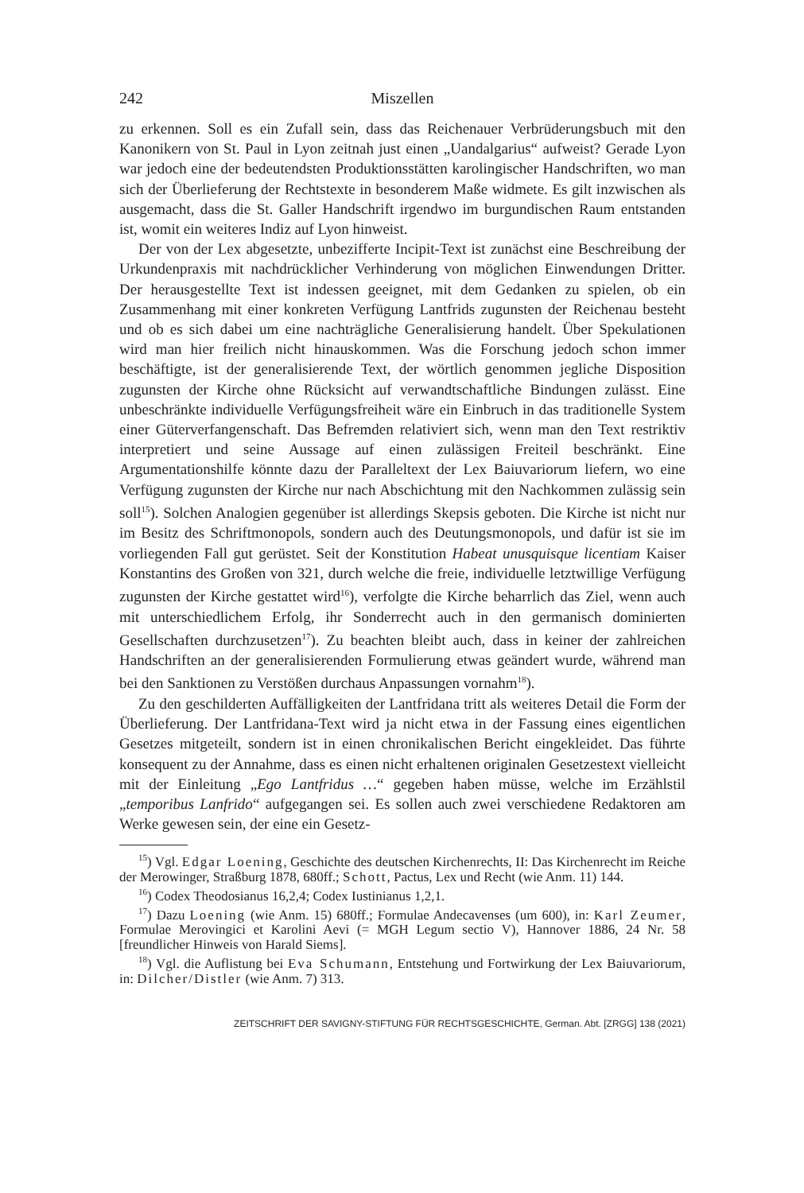242 Miszellen
zu erkennen. Soll es ein Zufall sein, dass das Reichenauer Verbrüderungsbuch mit den Kanonikern von St. Paul in Lyon zeitnah just einen „Uandalgarius“ aufweist? Gerade Lyon war jedoch eine der bedeutendsten Produktionsstätten karolingischer Handschriften, wo man sich der Überlieferung der Rechtstexte in besonderem Maße widmete. Es gilt inzwischen als ausgemacht, dass die St. Galler Handschrift irgend­wo im burgundischen Raum entstanden ist, womit ein weiteres Indiz auf Lyon hin­weist.
Der von der Lex abgesetzte, unbezifferte Incipit-Text ist zunächst eine Beschrei­bung der Urkundenpraxis mit nachdrücklicher Verhinderung von möglichen Einwen­dungen Dritter. Der herausgestellte Text ist indessen geeignet, mit dem Gedanken zu spielen, ob ein Zusammenhang mit einer konkreten Verfügung Lantfrids zugunsten der Reichenau besteht und ob es sich dabei um eine nachträgliche Generalisierung handelt. Über Spekulationen wird man hier freilich nicht hinauskommen. Was die Forschung jedoch schon immer beschäftigte, ist der generalisierende Text, der wört­lich genommen jegliche Disposition zugunsten der Kirche ohne Rücksicht auf ver­wandtschaftliche Bindungen zulässt. Eine unbeschränkte individuelle Verfügungs­freiheit wäre ein Einbruch in das traditionelle System einer Güterverfangenschaft. Das Befremden relativiert sich, wenn man den Text restriktiv interpretiert und seine Aussage auf einen zulässigen Freiteil beschränkt. Eine Argumentationshilfe könnte dazu der Paralleltext der Lex Baiuvariorum liefern, wo eine Verfügung zugunsten der Kirche nur nach Abschichtung mit den Nachkommen zulässig sein soll<sup>15</sup>). Sol­chen Analogien gegenüber ist allerdings Skepsis geboten. Die Kirche ist nicht nur im Besitz des Schriftmonopols, sondern auch des Deutungsmonopols, und dafür ist sie im vorliegenden Fall gut gerüstet. Seit der Konstitution Habeat unusquisque li­centiam Kaiser Konstantins des Großen von 321, durch welche die freie, individuelle letztwillige Verfügung zugunsten der Kirche gestattet wird<sup>16</sup>), verfolgte die Kirche beharrlich das Ziel, wenn auch mit unterschiedlichem Erfolg, ihr Sonderrecht auch in den germanisch dominierten Gesellschaften durchzusetzen<sup>17</sup>). Zu beachten bleibt auch, dass in keiner der zahlreichen Handschriften an der generalisierenden For­mulierung etwas geändert wurde, während man bei den Sanktionen zu Verstößen durchaus Anpassungen vornahm<sup>18</sup>).
Zu den geschilderten Auffälligkeiten der Lantfridana tritt als weiteres Detail die Form der Überlieferung. Der Lantfridana-Text wird ja nicht etwa in der Fassung eines eigentlichen Gesetzes mitgeteilt, sondern ist in einen chronikalischen Bericht eingekleidet. Das führte konsequent zu der Annahme, dass es einen nicht erhaltenen originalen Gesetzestext vielleicht mit der Einleitung „Ego Lantfridus …“ gegeben haben müsse, welche im Erzählstil „temporibus Lanfrido“ aufgegangen sei. Es sollen auch zwei verschiedene Redaktoren am Werke gewesen sein, der eine ein Gesetz-
<sup>15</sup>) Vgl. Edgar Loening, Geschichte des deutschen Kirchenrechts, II: Das Kir­chenrecht im Reiche der Merowinger, Straßburg 1878, 680ff.; Schott, Pactus, Lex und Recht (wie Anm. 11) 144.
<sup>16</sup>) Codex Theodosianus 16,2,4; Codex Iustinianus 1,2,1.
<sup>17</sup>) Dazu Loening (wie Anm. 15) 680ff.; Formulae Andecavenses (um 600), in: Karl Zeumer, Formulae Merovingici et Karolini Aevi (= MGH Legum sectio V), Hannover 1886, 24 Nr. 58 [freundlicher Hinweis von Harald Siems].
<sup>18</sup>) Vgl. die Auflistung bei Eva Schumann, Entstehung und Fortwirkung der Lex Baiuvariorum, in: Dilcher/Distler (wie Anm. 7) 313.
ZEITSCHRIFT DER SAVIGNY-STIFTUNG FÜR RECHTSGESCHICHTE, German. Abt. [ZRGG] 138 (2021)